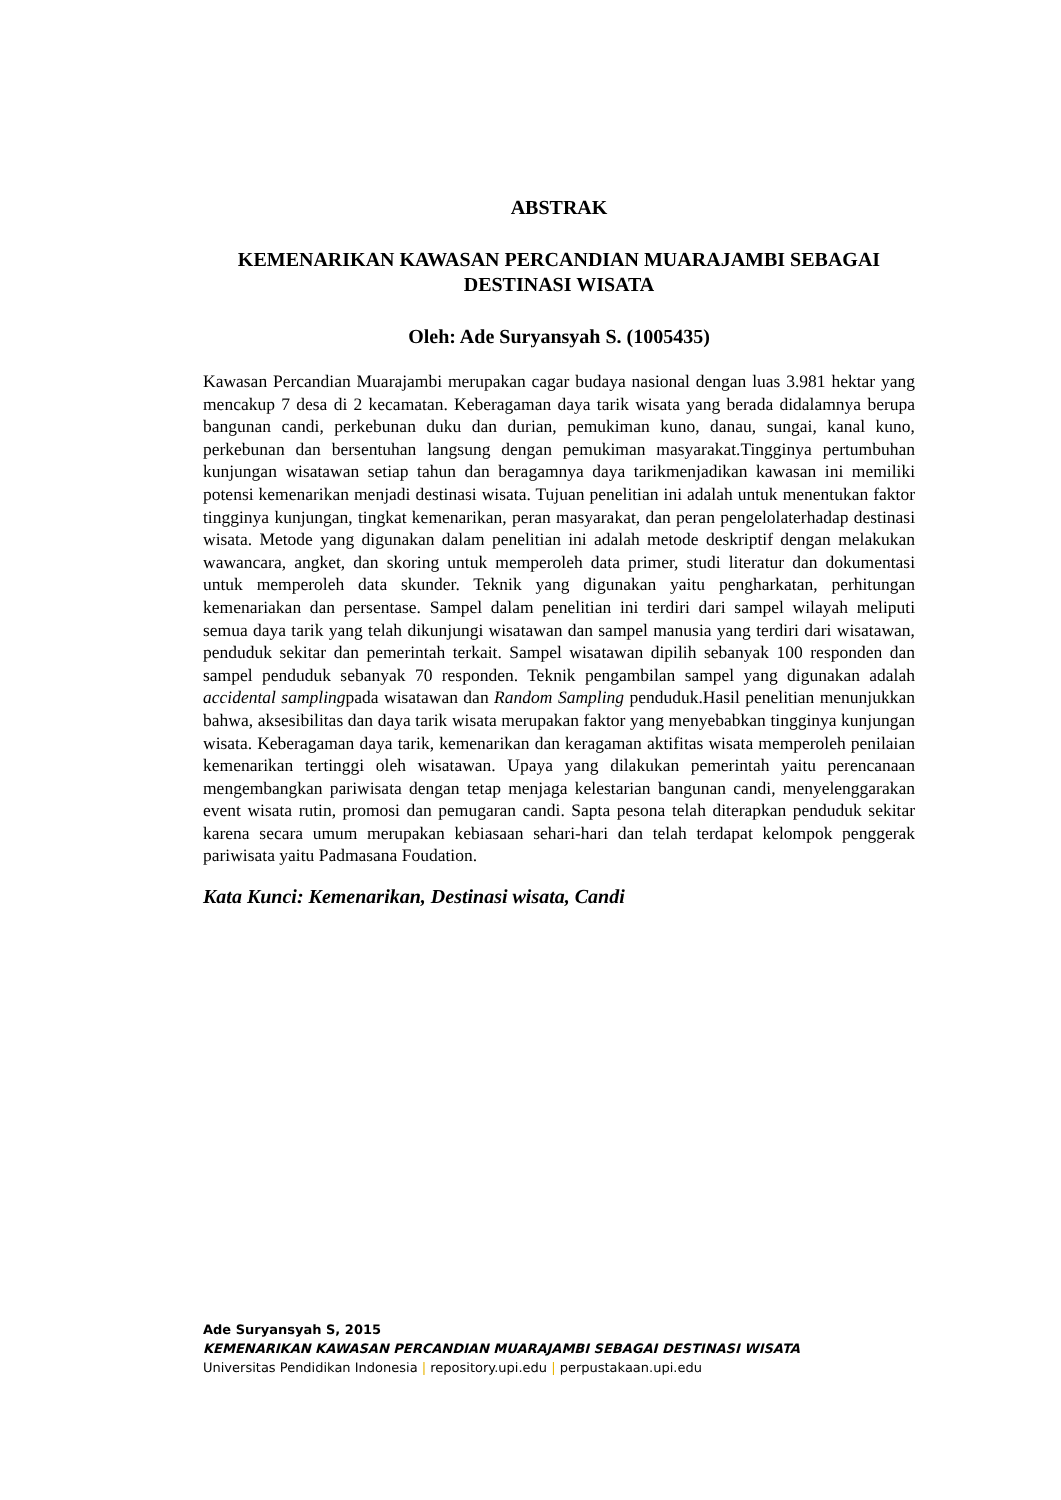ABSTRAK
KEMENARIKAN KAWASAN PERCANDIAN MUARAJAMBI SEBAGAI DESTINASI WISATA
Oleh: Ade Suryansyah S. (1005435)
Kawasan Percandian Muarajambi merupakan cagar budaya nasional dengan luas 3.981 hektar yang mencakup 7 desa di 2 kecamatan. Keberagaman daya tarik wisata yang berada didalamnya berupa bangunan candi, perkebunan duku dan durian, pemukiman kuno, danau, sungai, kanal kuno, perkebunan dan bersentuhan langsung dengan pemukiman masyarakat.Tingginya pertumbuhan kunjungan wisatawan setiap tahun dan beragamnya daya tarikmenjadikan kawasan ini memiliki potensi kemenarikan menjadi destinasi wisata. Tujuan penelitian ini adalah untuk menentukan faktor tingginya kunjungan, tingkat kemenarikan, peran masyarakat, dan peran pengelolaterhadap destinasi wisata. Metode yang digunakan dalam penelitian ini adalah metode deskriptif dengan melakukan wawancara, angket, dan skoring untuk memperoleh data primer, studi literatur dan dokumentasi untuk memperoleh data skunder. Teknik yang digunakan yaitu pengharkatan, perhitungan kemenariakan dan persentase. Sampel dalam penelitian ini terdiri dari sampel wilayah meliputi semua daya tarik yang telah dikunjungi wisatawan dan sampel manusia yang terdiri dari wisatawan, penduduk sekitar dan pemerintah terkait. Sampel wisatawan dipilih sebanyak 100 responden dan sampel penduduk sebanyak 70 responden. Teknik pengambilan sampel yang digunakan adalah accidental samplingpada wisatawan dan Random Sampling penduduk.Hasil penelitian menunjukkan bahwa, aksesibilitas dan daya tarik wisata merupakan faktor yang menyebabkan tingginya kunjungan wisata. Keberagaman daya tarik, kemenarikan dan keragaman aktifitas wisata memperoleh penilaian kemenarikan tertinggi oleh wisatawan. Upaya yang dilakukan pemerintah yaitu perencanaan mengembangkan pariwisata dengan tetap menjaga kelestarian bangunan candi, menyelenggarakan event wisata rutin, promosi dan pemugaran candi. Sapta pesona telah diterapkan penduduk sekitar karena secara umum merupakan kebiasaan sehari-hari dan telah terdapat kelompok penggerak pariwisata yaitu Padmasana Foudation.
Kata Kunci: Kemenarikan, Destinasi wisata, Candi
Ade Suryansyah S, 2015
KEMENARIKAN KAWASAN PERCANDIAN MUARAJAMBI SEBAGAI DESTINASI WISATA
Universitas Pendidikan Indonesia | repository.upi.edu | perpustakaan.upi.edu